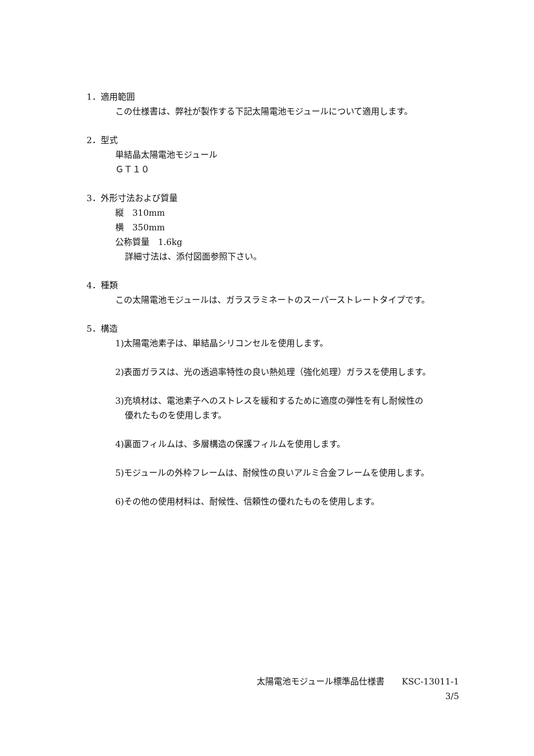1．適用範囲
この仕様書は、弊社が製作する下記太陽電池モジュールについて適用します。
2．型式
単結晶太陽電池モジュール
ＧＴ１０
3．外形寸法および質量
縦　310mm
横　350mm
公称質量　1.6kg
詳細寸法は、添付図面参照下さい。
4．種類
この太陽電池モジュールは、ガラスラミネートのスーパーストレートタイプです。
5．構造
1)太陽電池素子は、単結晶シリコンセルを使用します。
2)表面ガラスは、光の透過率特性の良い熱処理（強化処理）ガラスを使用します。
3)充填材は、電池素子へのストレスを緩和するために適度の弾性を有し耐候性の
優れたものを使用します。
4)裏面フィルムは、多層構造の保護フィルムを使用します。
5)モジュールの外枠フレームは、耐候性の良いアルミ合金フレームを使用します。
6)その他の使用材料は、耐候性、信頼性の優れたものを使用します。
太陽電池モジュール標準品仕様書　　KSC-13011-1
3/5